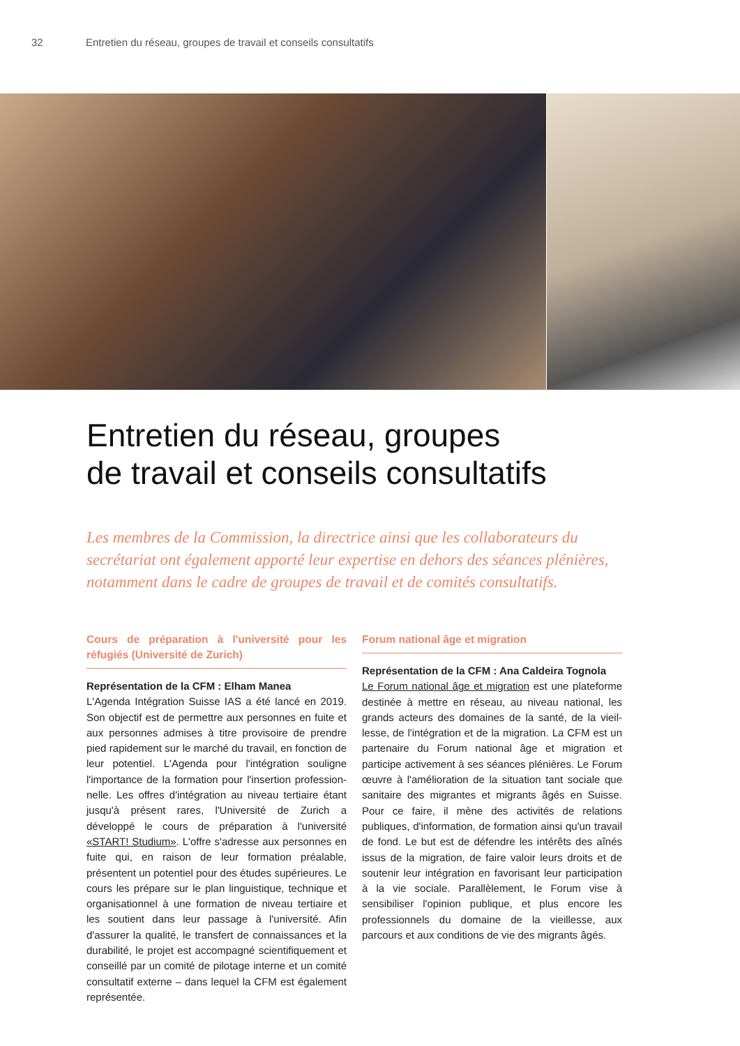32 Entretien du réseau, groupes de travail et conseils consultatifs
Entretien du réseau, groupes
de travail et conseils consultatifs
Les membres de la Commission, la directrice ainsi que les collaborateurs du secrétariat ont également apporté leur expertise en dehors des séances plé­nières, notamment dans le cadre de groupes de travail et de comités consultatifs.
Cours de préparation à l'université pour les réfugiés (Université de Zurich)
Représentation de la CFM : Elham Manea
L'Agenda Intégration Suisse IAS a été lancé en 2019. Son objectif est de permettre aux personnes en fuite et aux personnes admises à titre provisoire de prendre pied rapidement sur le marché du travail, en fonction de leur potentiel. L'Agenda pour l'intégration souligne l'importance de la formation pour l'insertion profession­nelle. Les offres d'intégration au niveau tertiaire étant jusqu'à présent rares, l'Université de Zurich a développé le cours de préparation à l'université «START! Studium». L'offre s'adresse aux personnes en fuite qui, en raison de leur formation préalable, présentent un potentiel pour des études supérieures. Le cours les prépare sur le plan linguistique, technique et organisationnel à une formation de niveau tertiaire et les soutient dans leur passage à l'université. Afin d'assurer la qualité, le transfert de connaissances et la durabilité, le projet est accompagné scientifiquement et conseillé par un comité de pilotage interne et un comité consultatif externe – dans lequel la CFM est également représentée.
Forum national âge et migration
Représentation de la CFM : Ana Caldeira Tognola
Le Forum national âge et migration est une plateforme destinée à mettre en réseau, au niveau national, les grands acteurs des domaines de la santé, de la vieil­lesse, de l'intégration et de la migration. La CFM est un partenaire du Forum national âge et migration et participe activement à ses séances plénières. Le Forum œuvre à l'amélioration de la situation tant sociale que sanitaire des migrantes et migrants âgés en Suisse. Pour ce faire, il mène des activités de relations publiques, d'information, de formation ainsi qu'un travail de fond. Le but est de défendre les intérêts des aînés issus de la migration, de faire valoir leurs droits et de soutenir leur intégration en favorisant leur participation à la vie sociale. Parallèlement, le Forum vise à sensibiliser l'opinion publique, et plus encore les professionnels du domaine de la vieillesse, aux parcours et aux conditions de vie des migrants âgés.